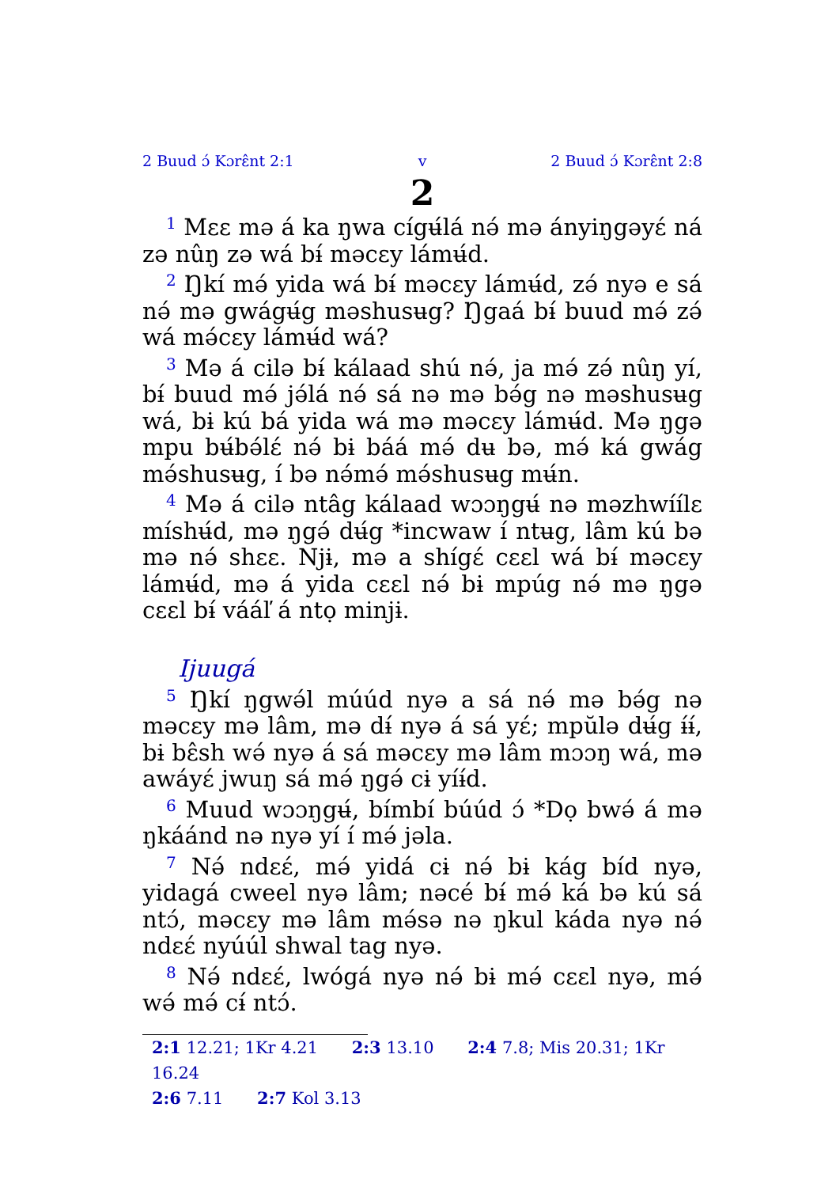2 Buud ɔ́ Kɔrɛ̂nt 2:1 v 2 Buud ɔ́ Kɔrɛ̂nt 2:8
2
<sup>1</sup> Mɛɛ mə á ka ŋwa cígʉ́lá nə́ mə ányiŋgəyɛ́ ná zə nûŋ zə wá bɨ́ məcɛy lámʉ́d.
<sup>2</sup> Ŋkí mə́ yida wá bɨ́ məcɛy lámʉ́d, zə́ nyə e sá nə́ mə gwágʉ́g məshusʉg? Ŋgaá bɨ́ buud mə́ zə́ wá mə́cɛy lámʉ́d wá?
<sup>3</sup> Mə á cilə bɨ́ kálaad shú nə́, ja mə́ zə́ nûŋ yí, bɨ́ buud mə́ jə́lá nə́ sá nə mə bə́g nə məshusʉg wá, bɨ kú bá yida wá mə məcɛy lámʉ́d. Mə ŋgə mpu bʉ́bə́lɛ́ nə́ bɨ báá mə́ dʉ bə, mə́ ká gwág mə́shusʉg, í bə nə́mə́ mə́shusʉg mʉ́n.
<sup>4</sup> Mə á cilə ntâg kálaad wɔɔŋgʉ́ nə məzhwíílɛ míshʉ́d, mə ŋgə́ dʉ́g *incwaw í ntʉg, lâm kú bə mə nə́ shɛɛ. Njɨ, mə a shígɛ́ cɛɛl wá bɨ́ məcɛy lámʉ́d, mə á yida cɛɛl nə́ bɨ mpúg nə́ mə ŋgə cɛɛl bɨ́ vááľ á ntọ minjɨ.
Ijuugá
<sup>5</sup> Ŋkí ŋgwə́l múúd nyə a sá nə́ mə bə́g nə məcɛy mə lâm, mə dɨ́ nyə á sá yɛ́; mpŭlə dʉ́g ɨ́ɨ́, bɨ bɛ̂sh wə́ nyə á sá məcɛy mə lâm mɔɔŋ wá, mə awáyɛ́ jwuŋ sá mə́ ŋgə́ cɨ yíɨ́d.
<sup>6</sup> Muud wɔɔŋgʉ́, bímbí búúd ɔ́ *Dọ bwə́ á mə ŋkáánd nə nyə yí í mə́ jəla.
<sup>7</sup> Nə́ ndɛɛ́, mə́ yidá cɨ nə́ bɨ kág bíd nyə, yidagá cweel nyə lâm; nəcé bɨ́ mə́ ká bə kú sá ntɔ́, məcɛy mə lâm mə́sə nə ŋkul káda nyə nə́ ndɛɛ́ nyúúl shwal tag nyə.
<sup>8</sup> Nə́ ndɛɛ́, lwógá nyə nə́ bɨ mə́ cɛɛl nyə, mə́ wə́ mə́ cɨ́ ntɔ́.
2:1 12.21; 1Kr 4.21 2:3 13.10 2:4 7.8; Mis 20.31; 1Kr 16.24
2:6 7.11 2:7 Kol 3.13